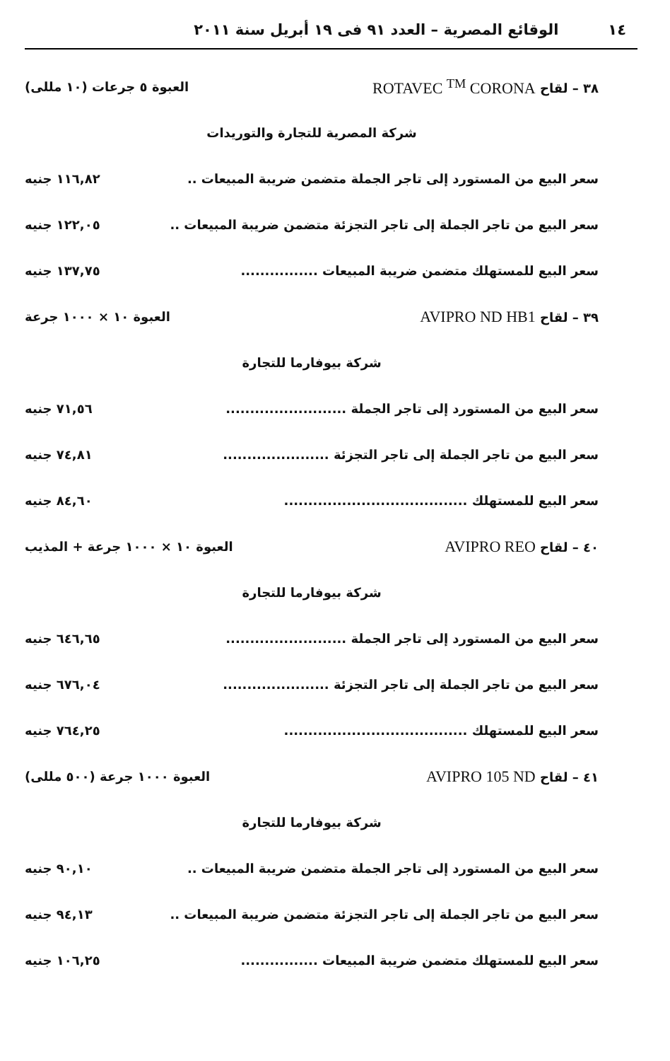١٤ الوقائع المصرية – العدد ٩١ فى ١٩ أبريل سنة ٢٠١١
٣٨ – لقاح ROTAVEC <sup>TM</sup> CORONA العبوة ٥ جرعات (١٠ مللى)
شركة المصرية للتجارة والتوريدات
سعر البيع من المستورد إلى تاجر الجملة متضمن ضريبة المبيعات .. ١١٦,٨٢ جنيه
سعر البيع من تاجر الجملة إلى تاجر التجزئة متضمن ضريبة المبيعات .. ١٢٢,٠٥ جنيه
سعر البيع للمستهلك متضمن ضريبة المبيعات ................ ١٣٧,٧٥ جنيه
٣٩ – لقاح AVIPRO ND HB1 العبوة ١٠ × ١٠٠٠ جرعة
شركة بيوفارما للتجارة
سعر البيع من المستورد إلى تاجر الجملة ......................... ٧١,٥٦ جنيه
سعر البيع من تاجر الجملة إلى تاجر التجزئة ...................... ٧٤,٨١ جنيه
سعر البيع للمستهلك ...................................... ٨٤,٦٠ جنيه
٤٠ – لقاح AVIPRO REO العبوة ١٠ × ١٠٠٠ جرعة + المذيب
شركة بيوفارما للتجارة
سعر البيع من المستورد إلى تاجر الجملة ......................... ٦٤٦,٦٥ جنيه
سعر البيع من تاجر الجملة إلى تاجر التجزئة ...................... ٦٧٦,٠٤ جنيه
سعر البيع للمستهلك ...................................... ٧٦٤,٢٥ جنيه
٤١ – لقاح AVIPRO 105 ND العبوة ١٠٠٠ جرعة (٥٠٠ مللى)
شركة بيوفارما للتجارة
سعر البيع من المستورد إلى تاجر الجملة متضمن ضريبة المبيعات .. ٩٠,١٠ جنيه
سعر البيع من تاجر الجملة إلى تاجر التجزئة متضمن ضريبة المبيعات .. ٩٤,١٣ جنيه
سعر البيع للمستهلك متضمن ضريبة المبيعات ................ ١٠٦,٢٥ جنيه